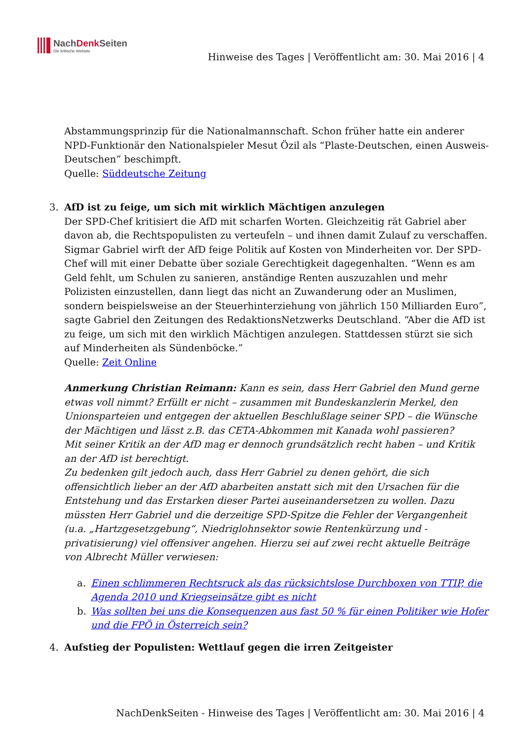NachDenk Seiten
Die kritische Website
Hinweise des Tages | Veröffentlicht am: 30. Mai 2016 | 4
Abstammungsprinzip für die Nationalmannschaft. Schon früher hatte ein anderer NPD-Funktionär den Nationalspieler Mesut Özil als “Plaste-Deutschen, einen Ausweis-Deutschen” beschimpft.
Quelle: Süddeutsche Zeitung
3. AfD ist zu feige, um sich mit wirklich Mächtigen anzulegen
Der SPD-Chef kritisiert die AfD mit scharfen Worten. Gleichzeitig rät Gabriel aber davon ab, die Rechtspopulisten zu verteufeln – und ihnen damit Zulauf zu verschaffen.
Sigmar Gabriel wirft der AfD feige Politik auf Kosten von Minderheiten vor. Der SPD-Chef will mit einer Debatte über soziale Gerechtigkeit dagegenhalten. “Wenn es am Geld fehlt, um Schulen zu sanieren, anständige Renten auszuzahlen und mehr Polizisten einzustellen, dann liegt das nicht an Zuwanderung oder an Muslimen, sondern beispielsweise an der Steuerhinterziehung von jährlich 150 Milliarden Euro”, sagte Gabriel den Zeitungen des RedaktionsNetzwerks Deutschland. “Aber die AfD ist zu feige, um sich mit den wirklich Mächtigen anzulegen. Stattdessen stürzt sie sich auf Minderheiten als Sündenböcke.”
Quelle: Zeit Online
Anmerkung Christian Reimann: Kann es sein, dass Herr Gabriel den Mund gerne etwas voll nimmt? Erfüllt er nicht – zusammen mit Bundeskanzlerin Merkel, den Unionsparteien und entgegen der aktuellen Beschlußlage seiner SPD – die Wünsche der Mächtigen und lässt z.B. das CETA-Abkommen mit Kanada wohl passieren?
Mit seiner Kritik an der AfD mag er dennoch grundsätzlich recht haben – und Kritik an der AfD ist berechtigt.
Zu bedenken gilt jedoch auch, dass Herr Gabriel zu denen gehört, die sich offensichtlich lieber an der AfD abarbeiten anstatt sich mit den Ursachen für die Entstehung und das Erstarken dieser Partei auseinandersetzen zu wollen. Dazu müssten Herr Gabriel und die derzeitige SPD-Spitze die Fehler der Vergangenheit (u.a. „Hartzgesetzgebung“, Niedriglohnsektor sowie Rentenkürzung und -privatisierung) viel offensiver angehen. Hierzu sei auf zwei recht aktuelle Beiträge von Albrecht Müller verwiesen:
a. Einen schlimmeren Rechtsruck als das rücksichtslose Durchboxen von TTIP, die Agenda 2010 und Kriegseinsätze gibt es nicht
b. Was sollten bei uns die Konsequenzen aus fast 50 % für einen Politiker wie Hofer und die FPÖ in Österreich sein?
4. Aufstieg der Populisten: Wettlauf gegen die irren Zeitgeister
NachDenkSeiten - Hinweise des Tages | Veröffentlicht am: 30. Mai 2016 | 4